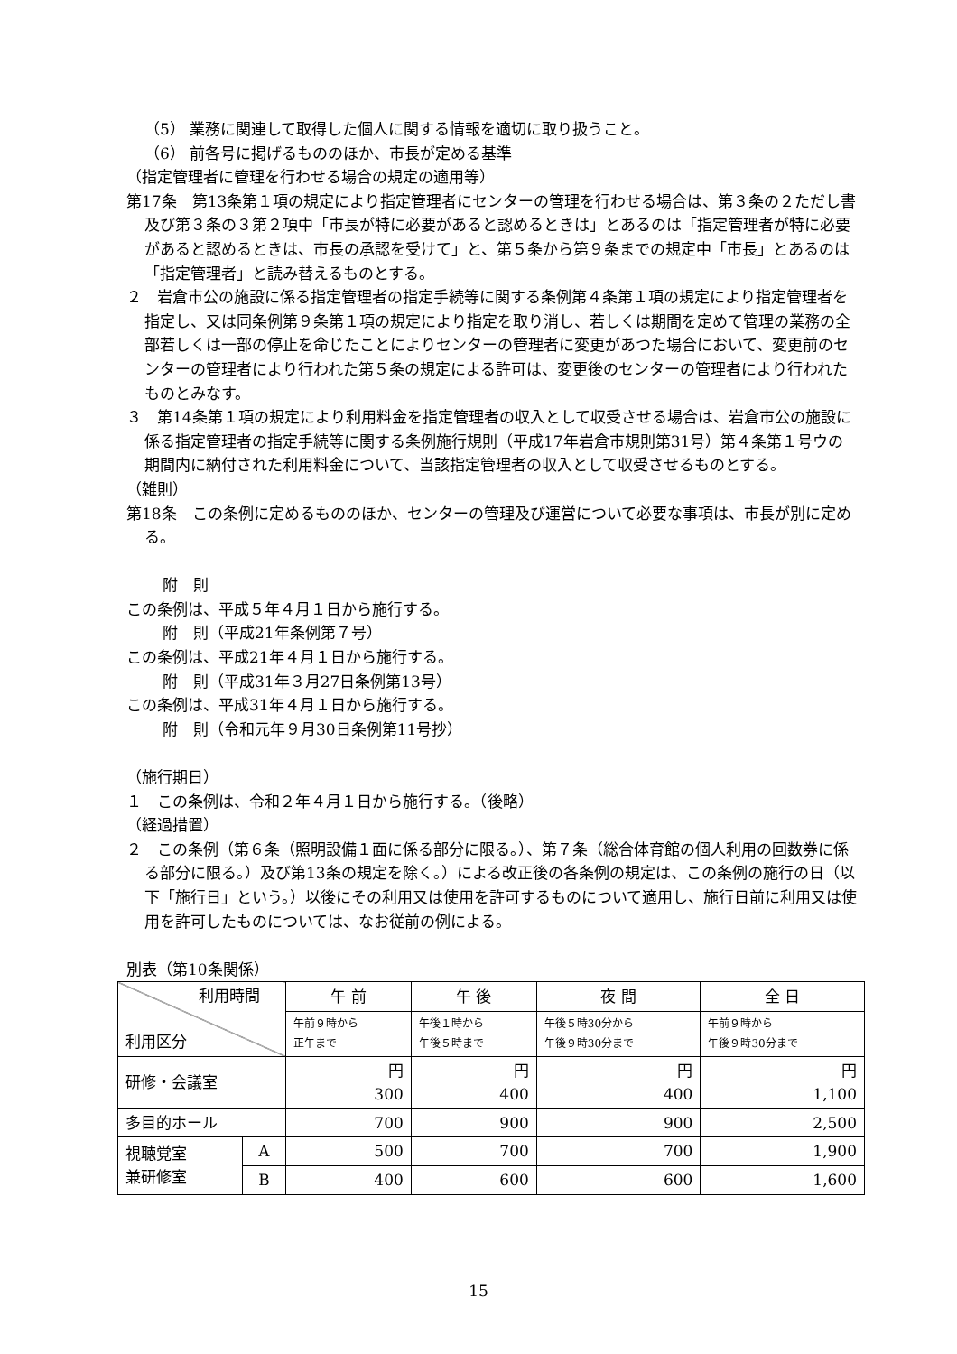（5） 業務に関連して取得した個人に関する情報を適切に取り扱うこと。
（6） 前各号に掲げるもののほか、市長が定める基準
（指定管理者に管理を行わせる場合の規定の適用等）
第17条　第13条第１項の規定により指定管理者にセンターの管理を行わせる場合は、第３条の２ただし書及び第３条の３第２項中「市長が特に必要があると認めるときは」とあるのは「指定管理者が特に必要があると認めるときは、市長の承認を受けて」と、第５条から第９条までの規定中「市長」とあるのは「指定管理者」と読み替えるものとする。
２　岩倉市公の施設に係る指定管理者の指定手続等に関する条例第４条第１項の規定により指定管理者を指定し、又は同条例第９条第１項の規定により指定を取り消し、若しくは期間を定めて管理の業務の全部若しくは一部の停止を命じたことによりセンターの管理者に変更があつた場合において、変更前のセンターの管理者により行われた第５条の規定による許可は、変更後のセンターの管理者により行われたものとみなす。
３　第14条第１項の規定により利用料金を指定管理者の収入として収受させる場合は、岩倉市公の施設に係る指定管理者の指定手続等に関する条例施行規則（平成17年岩倉市規則第31号）第４条第１号ウの期間内に納付された利用料金について、当該指定管理者の収入として収受させるものとする。
（雑則）
第18条　この条例に定めるもののほか、センターの管理及び運営について必要な事項は、市長が別に定める。
附　則
この条例は、平成５年４月１日から施行する。
附　則（平成21年条例第７号）
この条例は、平成21年４月１日から施行する。
附　則（平成31年３月27日条例第13号）
この条例は、平成31年４月１日から施行する。
附　則（令和元年９月30日条例第11号抄）
（施行期日）
１　この条例は、令和２年４月１日から施行する。（後略）
（経過措置）
２　この条例（第６条（照明設備１面に係る部分に限る。）、第７条（総合体育館の個人利用の回数券に係る部分に限る。）及び第13条の規定を除く。）による改正後の各条例の規定は、この条例の施行の日（以下「施行日」という。）以後にその利用又は使用を許可するものについて適用し、施行日前に利用又は使用を許可したものについては、なお従前の例による。
別表（第10条関係）
| 利用時間 利用区分 | | 午 前 | 午 後 | 夜 間 | 全 日 |
| | | 午前９時から 正午まで | 午後１時から 午後５時まで | 午後５時30分から 午後９時30分まで | 午前９時から 午後９時30分まで |
| 研修・会議室 | | 円 300 | 円 400 | 円 400 | 円 1,100 |
| 多目的ホール | | 700 | 900 | 900 | 2,500 |
| 視聴覚室 兼研修室 | A | 500 | 700 | 700 | 1,900 |
| | B | 400 | 600 | 600 | 1,600 |
15